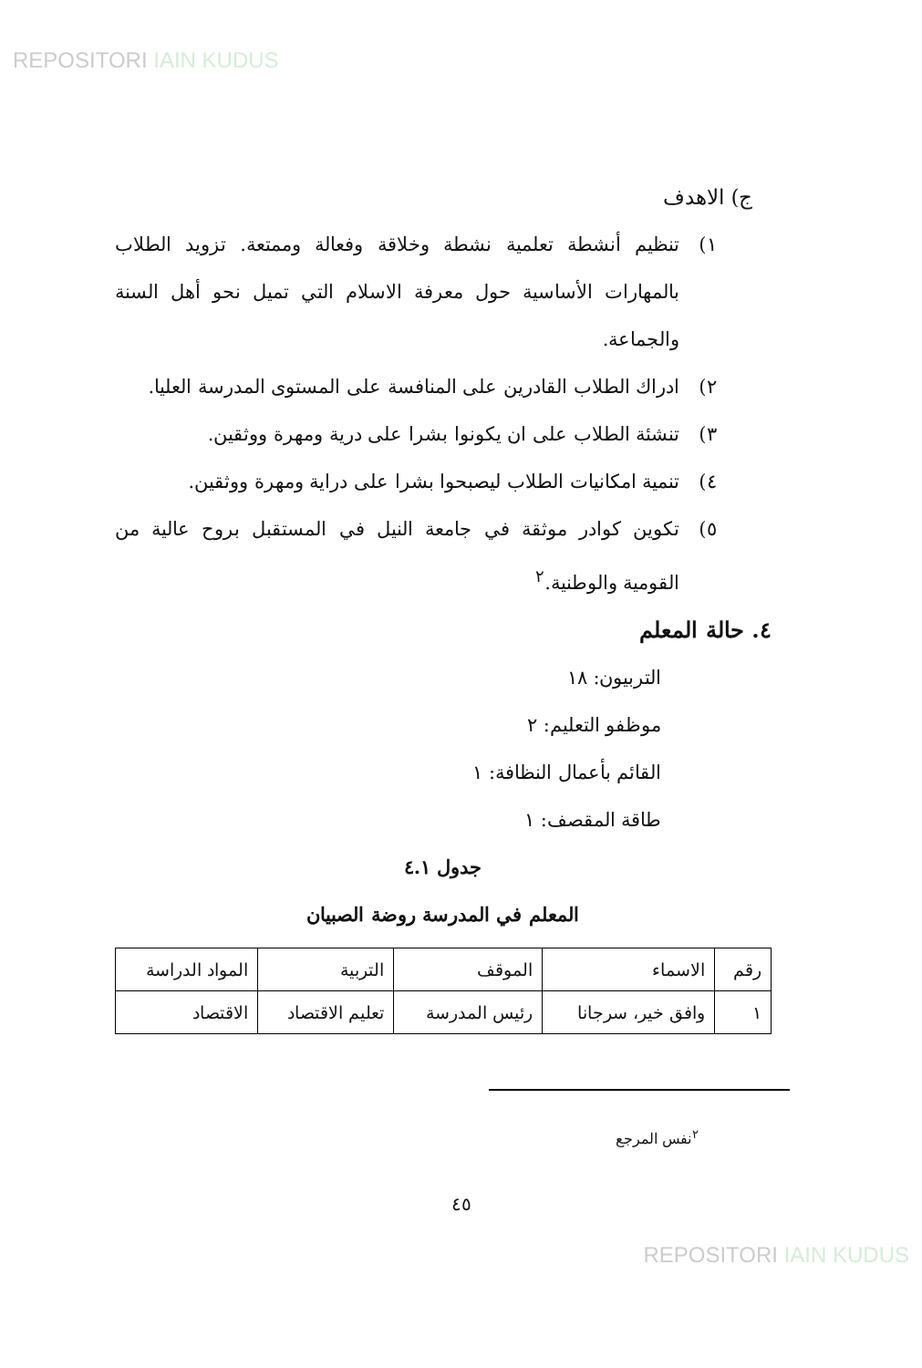REPOSITORI IAIN KUDUS
ج) الاهدف
١) تنظيم أنشطة تعلمية نشطة وخلاقة وفعالة وممتعة. تزويد الطلاب بالمهارات الأساسية حول معرفة الاسلام التي تميل نحو أهل السنة والجماعة.
٢) ادراك الطلاب القادرين على المنافسة على المستوى المدرسة العليا.
٣) تنشئة الطلاب على ان يكونوا بشرا على درية ومهرة ووثقين.
٤) تنمية امكانيات الطلاب ليصبحوا بشرا على دراية ومهرة ووثقين.
٥) تكوين كوادر موثقة في جامعة النيل في المستقبل بروح عالية من القومية والوطنية.<sup>٢</sup>
٤. حالة المعلم
التربيون: ١٨
موظفو التعليم: ٢
القائم بأعمال النظافة: ١
طاقة المقصف: ١
جدول ٤.١
المعلم في المدرسة روضة الصبيان
| رقم | الاسماء | الموقف | التربية | المواد الدراسة |
| ١ | وافق خير، سرجانا | رئيس المدرسة | تعليم الاقتصاد | الاقتصاد |
<sup>٢</sup> نفس المرجع
٤٥
REPOSITORI IAIN KUDUS